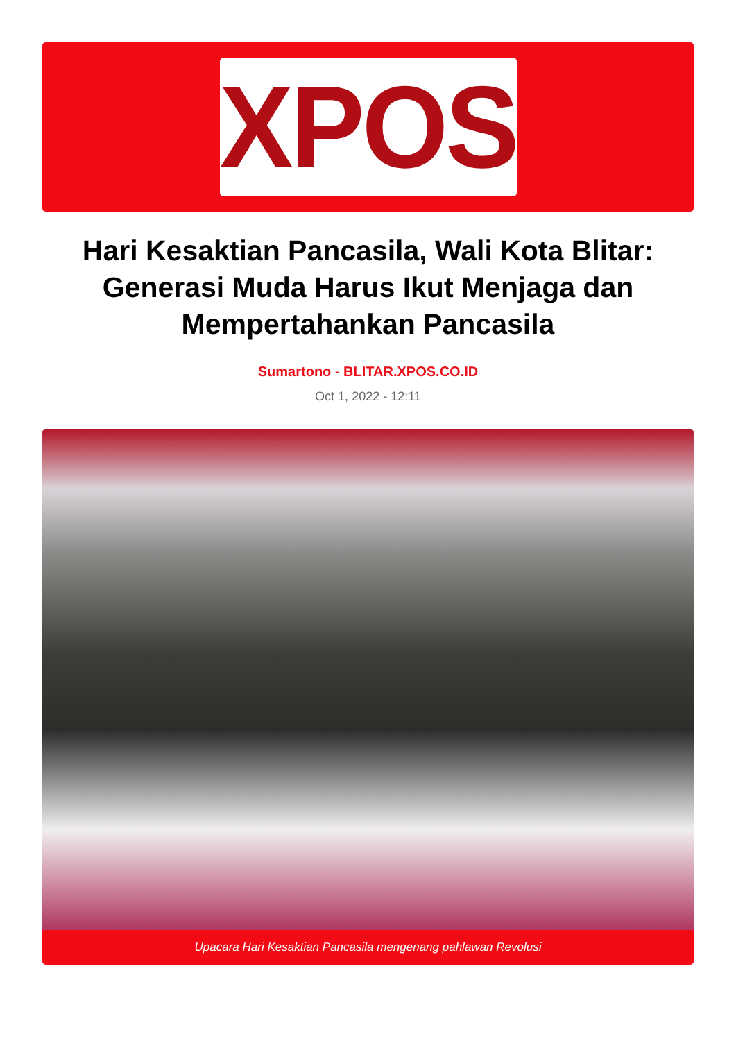XPOS
Hari Kesaktian Pancasila, Wali Kota Blitar: Generasi Muda Harus Ikut Menjaga dan Mempertahankan Pancasila
Sumartono - BLITAR.XPOS.CO.ID
Oct 1, 2022 - 12:11
Upacara Hari Kesaktian Pancasila mengenang pahlawan Revolusi